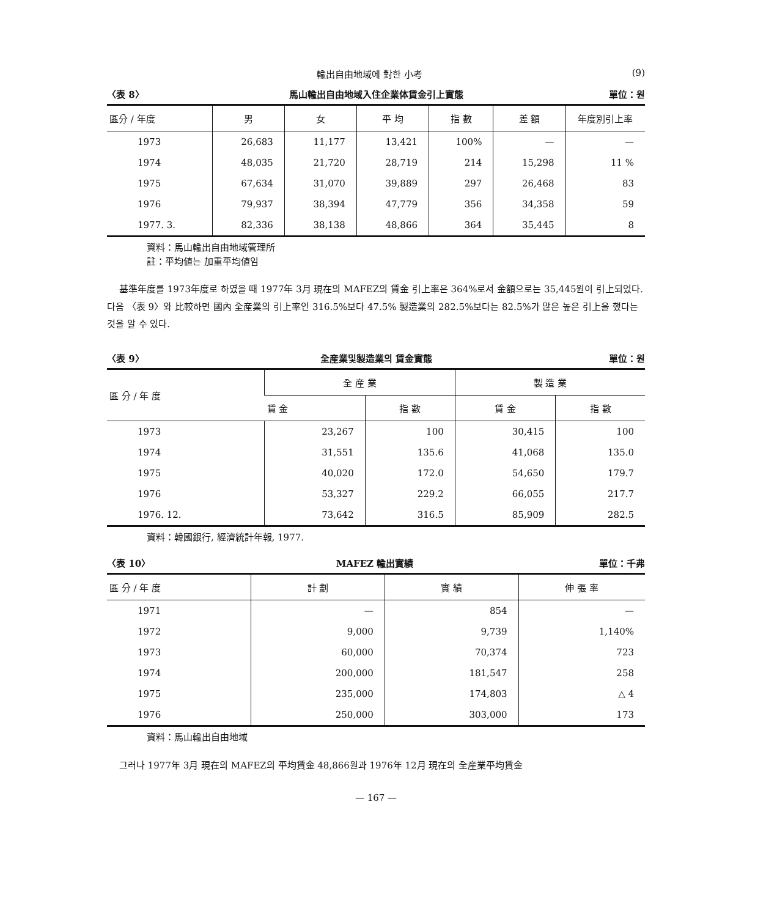輸出自由地域에 對한 小考 (9)
〈表 8〉 馬山輸出自由地域入住企業体賃金引上實態 單位：원
| 區分 / 年度 | 男 | 女 | 平 均 | 指 數 | 差 額 | 年度別引上率 |
| --- | --- | --- | --- | --- | --- | --- |
| 1973 | 26,683 | 11,177 | 13,421 | 100% | — | — |
| 1974 | 48,035 | 21,720 | 28,719 | 214 | 15,298 | 11 % |
| 1975 | 67,634 | 31,070 | 39,889 | 297 | 26,468 | 83 |
| 1976 | 79,937 | 38,394 | 47,779 | 356 | 34,358 | 59 |
| 1977. 3. | 82,336 | 38,138 | 48,866 | 364 | 35,445 | 8 |
資料：馬山輸出自由地域管理所
註：平均値는 加重平均値임
基準年度를 1973年度로 하였을 때 1977年 3月 現在의 MAFEZ의 賃金 引上率은 364%로서 金額으로는 35,445원이 引上되었다. 다음 〈表 9〉와 比較하면 國內 全産業의 引上率인 316.5%보다 47.5% 製造業의 282.5%보다는 82.5%가 많은 높은 引上을 했다는 것을 알 수 있다.
〈表 9〉 全産業및製造業의 賃金實態 單位：원
| 區 分 / 年 度 | 全 産 業 | | 製 造 業 | |
| --- | --- | --- | --- | --- |
| | 賃 金 | 指 數 | 賃 金 | 指 數 |
| 1973 | 23,267 | 100 | 30,415 | 100 |
| 1974 | 31,551 | 135.6 | 41,068 | 135.0 |
| 1975 | 40,020 | 172.0 | 54,650 | 179.7 |
| 1976 | 53,327 | 229.2 | 66,055 | 217.7 |
| 1976. 12. | 73,642 | 316.5 | 85,909 | 282.5 |
資料：韓國銀行, 經濟統計年報, 1977.
〈表 10〉 MAFEZ 輸出實績 單位：千弗
| 區 分 / 年 度 | 計 劃 | 實 績 | 伸 張 率 |
| --- | --- | --- | --- |
| 1971 | — | 854 | — |
| 1972 | 9,000 | 9,739 | 1,140% |
| 1973 | 60,000 | 70,374 | 723 |
| 1974 | 200,000 | 181,547 | 258 |
| 1975 | 235,000 | 174,803 | △ 4 |
| 1976 | 250,000 | 303,000 | 173 |
資料：馬山輸出自由地域
그러나 1977年 3月 現在의 MAFEZ의 平均賃金 48,866원과 1976年 12月 現在의 全産業平均賃金
— 167 —